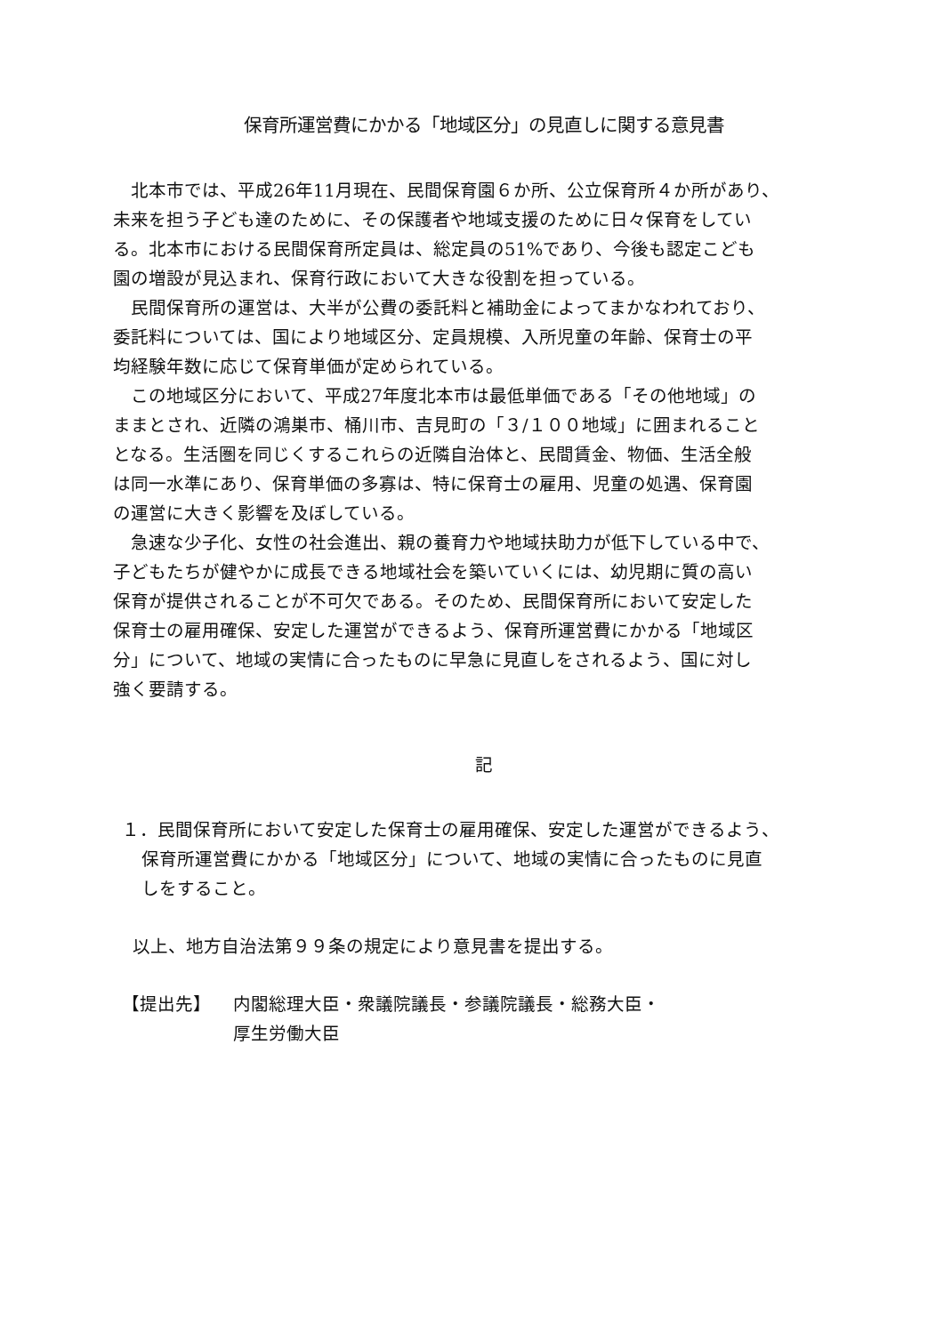保育所運営費にかかる「地域区分」の見直しに関する意見書
　北本市では、平成26年11月現在、民間保育園６か所、公立保育所４か所があり、
未来を担う子ども達のために、その保護者や地域支援のために日々保育をしてい
る。北本市における民間保育所定員は、総定員の51%であり、今後も認定こども
園の増設が見込まれ、保育行政において大きな役割を担っている。
　民間保育所の運営は、大半が公費の委託料と補助金によってまかなわれており、
委託料については、国により地域区分、定員規模、入所児童の年齢、保育士の平
均経験年数に応じて保育単価が定められている。
　この地域区分において、平成27年度北本市は最低単価である「その他地域」の
ままとされ、近隣の鴻巣市、桶川市、吉見町の「３/１００地域」に囲まれること
となる。生活圏を同じくするこれらの近隣自治体と、民間賃金、物価、生活全般
は同一水準にあり、保育単価の多寡は、特に保育士の雇用、児童の処遇、保育園
の運営に大きく影響を及ぼしている。
　急速な少子化、女性の社会進出、親の養育力や地域扶助力が低下している中で、
子どもたちが健やかに成長できる地域社会を築いていくには、幼児期に質の高い
保育が提供されることが不可欠である。そのため、民間保育所において安定した
保育士の雇用確保、安定した運営ができるよう、保育所運営費にかかる「地域区
分」について、地域の実情に合ったものに早急に見直しをされるよう、国に対し
強く要請する。
記
１．民間保育所において安定した保育士の雇用確保、安定した運営ができるよう、
保育所運営費にかかる「地域区分」について、地域の実情に合ったものに見直
しをすること。
以上、地方自治法第９９条の規定により意見書を提出する。
【提出先】 内閣総理大臣・衆議院議長・参議院議長・総務大臣・
厚生労働大臣